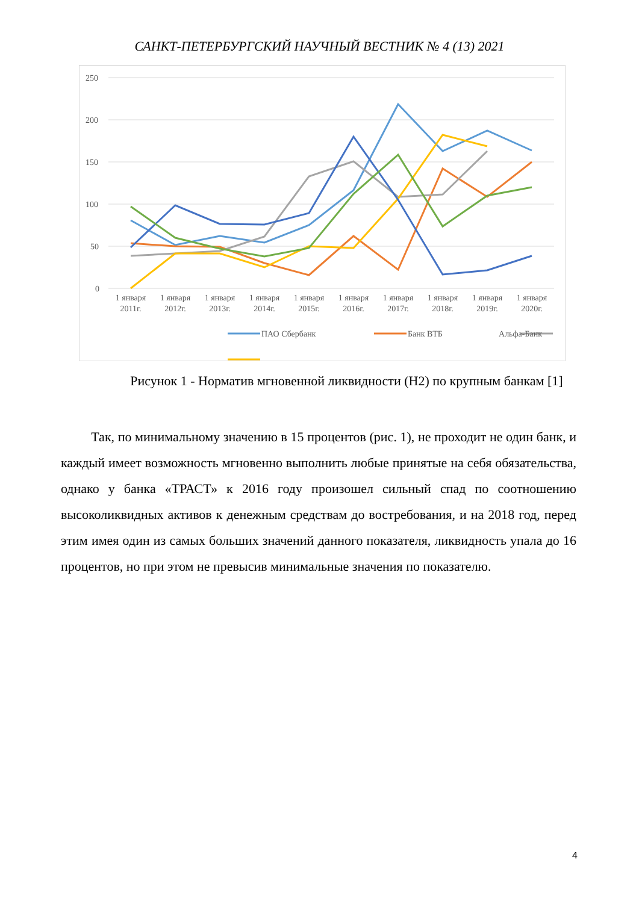САНКТ-ПЕТЕРБУРГСКИЙ НАУЧНЫЙ ВЕСТНИК № 4 (13) 2021
250
200
150
100
50
0
1 января
2011г.
1 января
2012г.
1 января
2013г.
1 января
2014г.
1 января
2015г.
1 января
2016г.
1 января
2017г.
1 января
2018г.
1 января
2019г.
1 января
2020г.
ПАО Сбербанк
Банк ВТБ
Альфа-Банк
Рисунок 1 - Норматив мгновенной ликвидности (Н2) по крупным банкам [1]
Так, по минимальному значению в 15 процентов (рис. 1), не проходит не один банк, и каждый имеет возможность мгновенно выполнить любые принятые на себя обязательства, однако у банка «ТРАСТ» к 2016 году произошел сильный спад по соотношению высоколиквидных активов к денежным средствам до востребования, и на 2018 год, перед этим имея один из самых больших значений данного показателя, ликвидность упала до 16 процентов, но при этом не превысив минимальные значения по показателю.
4